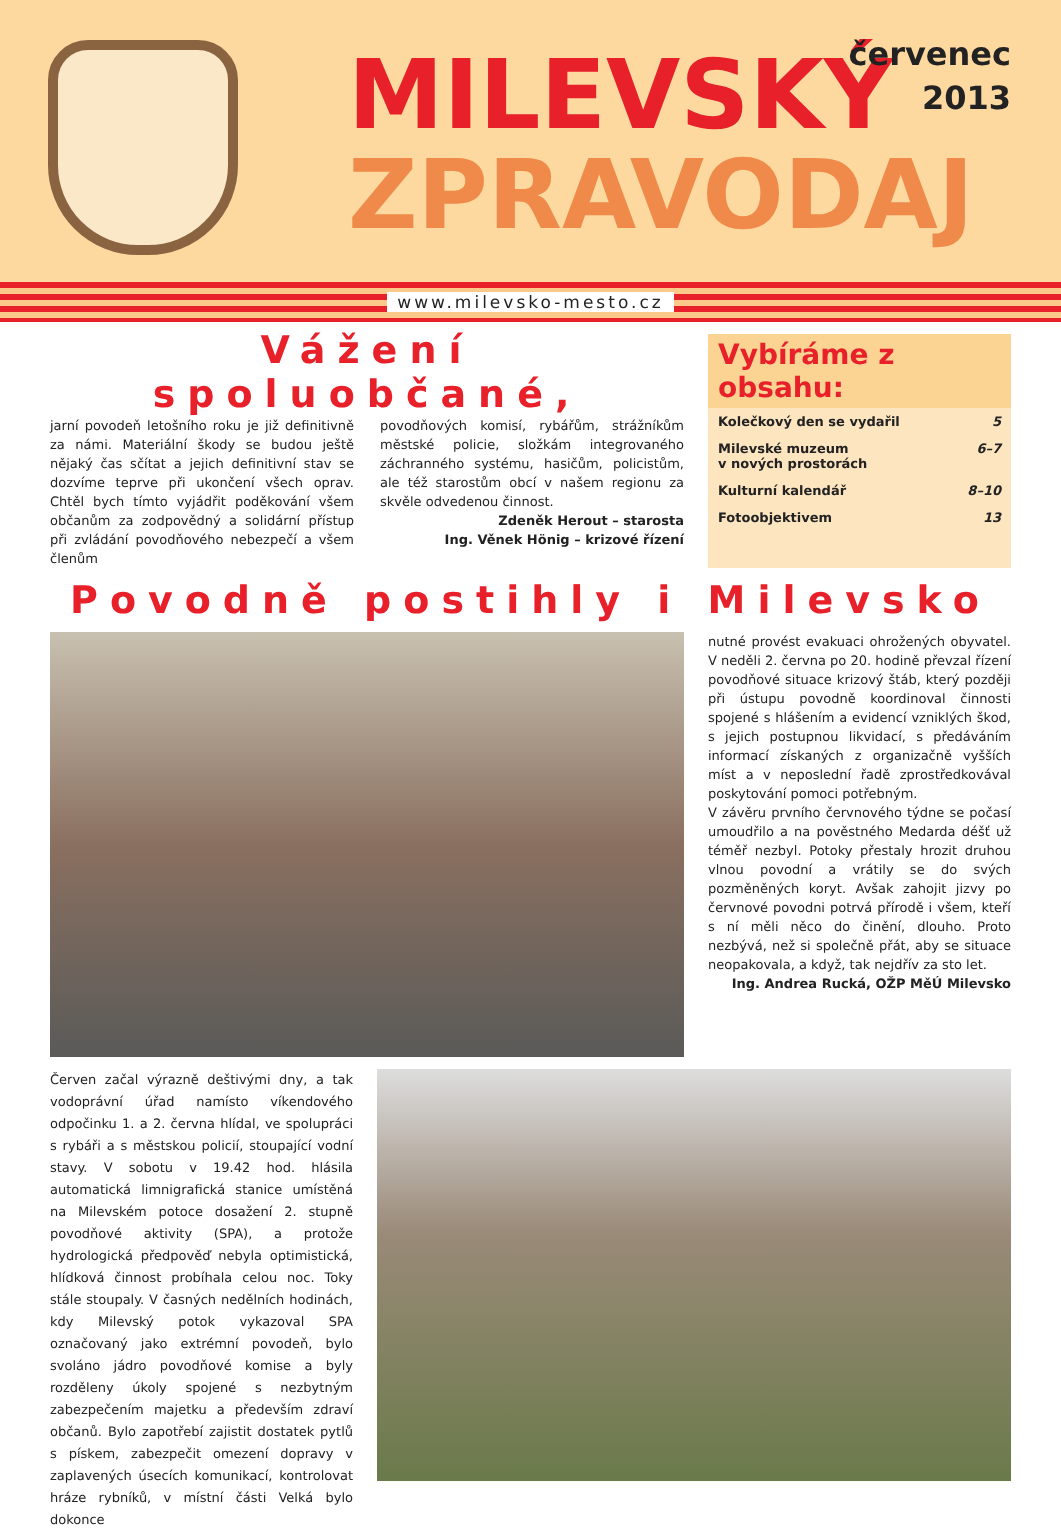MILEVSKÝ
ZPRAVODAJ
červenec
2013
www.milevsko-mesto.cz
Vážení spoluobčané,
jarní povodeň letošního roku je již definitivně za námi. Materiální škody se budou ještě nějaký čas sčítat a jejich definitivní stav se dozvíme teprve při ukončení všech oprav. Chtěl bych tímto vyjádřit poděkování všem občanům za zodpovědný a solidární přístup při zvládání povodňového nebezpečí a všem členům
povodňových komisí, rybářům, strážníkům městské policie, složkám integrovaného záchranného systému, hasičům, policistům, ale též starostům obcí v našem regionu za skvěle odvedenou činnost.
Zdeněk Herout – starosta
Ing. Věnek Hönig – krizové řízení
Vybíráme z obsahu:
Kolečkový den se vydařil 5
Milevské muzeum
v nových prostorách 6–7
Kulturní kalendář 8–10
Fotoobjektivem 13
Povodně postihly i Milevsko
nutné provést evakuaci ohrožených obyvatel. V neděli 2. června po 20. hodině převzal řízení povodňové situace krizový štáb, který později při ústupu povodně koordinoval činnosti spojené s hlášením a evidencí vzniklých škod, s jejich postupnou likvidací, s předáváním informací získaných z organizačně vyšších míst a v neposlední řadě zprostředkovával poskytování pomoci potřebným.
V závěru prvního červnového týdne se počasí umoudřilo a na pověstného Medarda déšť už téměř nezbyl. Potoky přestaly hrozit druhou vlnou povodní a vrátily se do svých pozměněných koryt. Avšak zahojit jizvy po červnové povodni potrvá přírodě i všem, kteří s ní měli něco do činění, dlouho. Proto nezbývá, než si společně přát, aby se situace neopakovala, a když, tak nejdřív za sto let.
Ing. Andrea Rucká, OŽP MěÚ Milevsko
Červen začal výrazně deštivými dny, a tak vodoprávní úřad namísto víkendového odpočinku 1. a 2. června hlídal, ve spolupráci s rybáři a s městskou policií, stoupající vodní stavy. V sobotu v 19.42 hod. hlásila automatická limnigrafická stanice umístěná na Milevském potoce dosažení 2. stupně povodňové aktivity (SPA), a protože hydrologická předpověď nebyla optimistická, hlídková činnost probíhala celou noc. Toky stále stoupaly. V časných nedělních hodinách, kdy Milevský potok vykazoval SPA označovaný jako extrémní povodeň, bylo svoláno jádro povodňové komise a byly rozděleny úkoly spojené s nezbytným zabezpečením majetku a především zdraví občanů. Bylo zapotřebí zajistit dostatek pytlů s pískem, zabezpečit omezení dopravy v zaplavených úsecích komunikací, kontrolovat hráze rybníků, v místní části Velká bylo dokonce